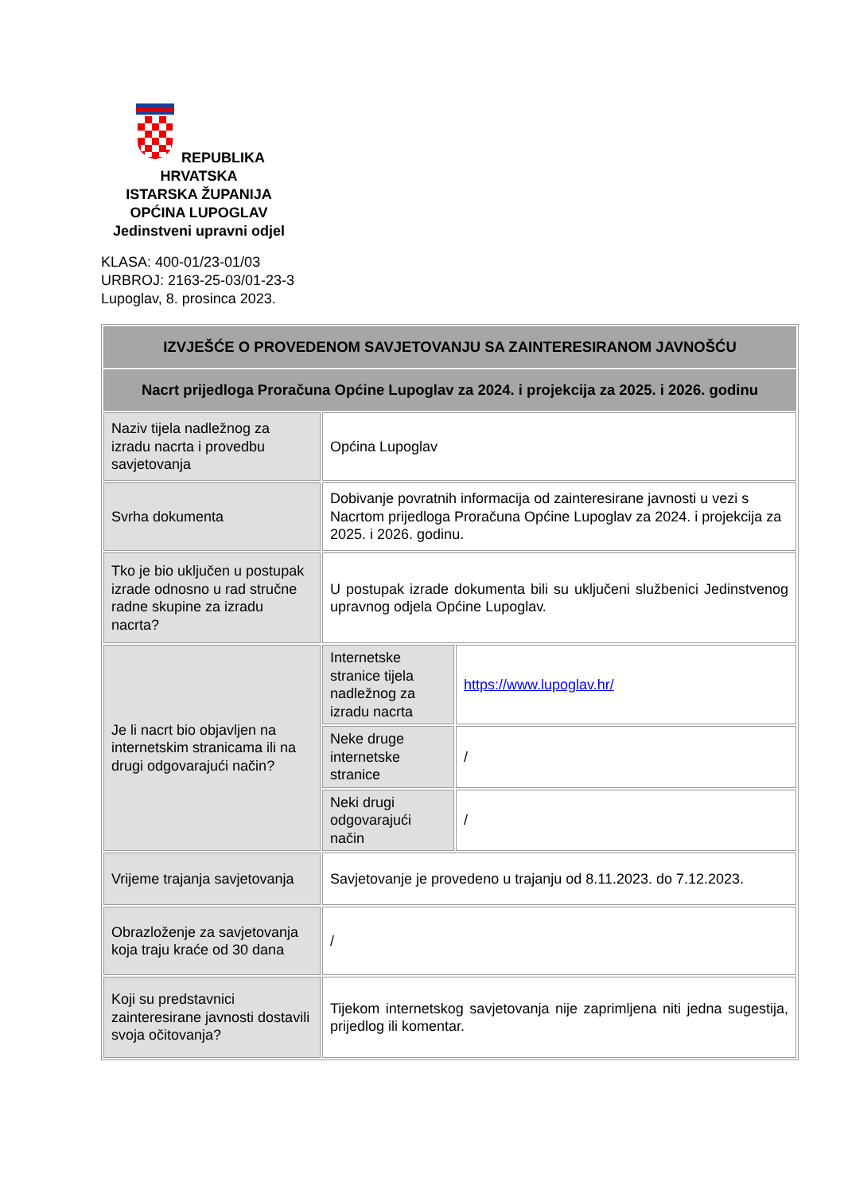REPUBLIKA HRVATSKA
ISTARSKA ŽUPANIJA
OPĆINA LUPOGLAV
Jedinstveni upravni odjel
KLASA: 400-01/23-01/03
URBROJ: 2163-25-03/01-23-3
Lupoglav, 8. prosinca 2023.
| IZVJEŠĆE O PROVEDENOM SAVJETOVANJU SA ZAINTERESIRANOM JAVNOŠĆU | | |
| Nacrt prijedloga Proračuna Općine Lupoglav za 2024. i projekcija za 2025. i 2026. godinu | | |
| Naziv tijela nadležnog za izradu nacrta i provedbu savjetovanja | Općina Lupoglav | |
| Svrha dokumenta | Dobivanje povratnih informacija od zainteresirane javnosti u vezi s Nacrtom prijedloga Proračuna Općine Lupoglav za 2024. i projekcija za 2025. i 2026. godinu. | |
| Tko je bio uključen u postupak izrade odnosno u rad stručne radne skupine za izradu nacrta? | U postupak izrade dokumenta bili su uključeni službenici Jedinstvenog upravnog odjela Općine Lupoglav. | |
| Je li nacrt bio objavljen na internetskim stranicama ili na drugi odgovarajući način? | Internetske stranice tijela nadležnog za izradu nacrta | https://www.lupoglav.hr/ |
| | Neke druge internetske stranice | / |
| | Neki drugi odgovarajući način | / |
| Vrijeme trajanja savjetovanja | Savjetovanje je provedeno u trajanju od 8.11.2023. do 7.12.2023. | |
| Obrazloženje za savjetovanja koja traju kraće od 30 dana | / | |
| Koji su predstavnici zainteresirane javnosti dostavili svoja očitovanja? | Tijekom internetskog savjetovanja nije zaprimljena niti jedna sugestija, prijedlog ili komentar. | |